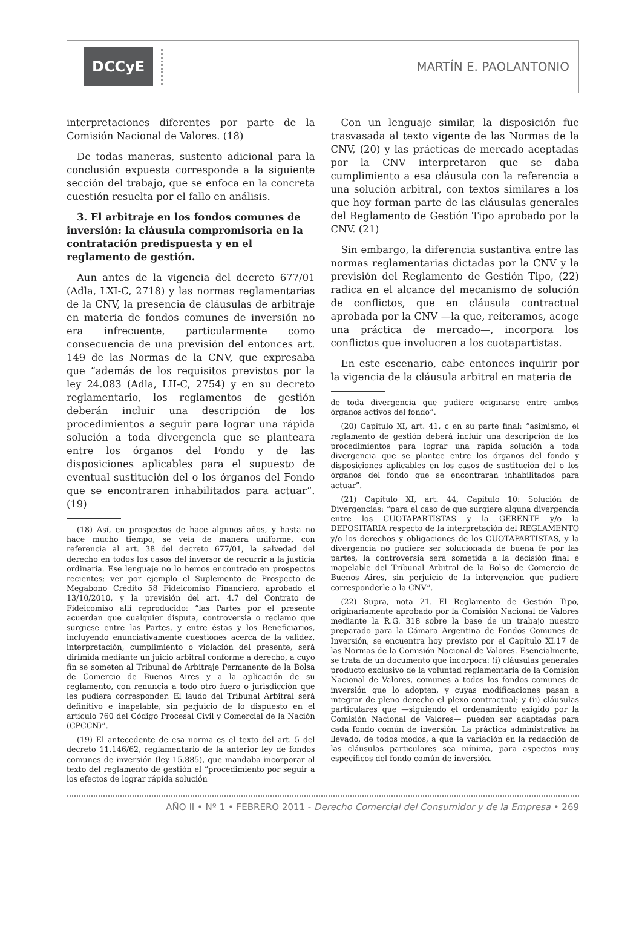DCCyE
MARTÍN E. PAOLANTONIO
interpretaciones diferentes por parte de la Comisión Nacional de Valores. (18)
De todas maneras, sustento adicional para la conclusión expuesta corresponde a la siguiente sección del trabajo, que se enfoca en la concreta cuestión resuelta por el fallo en análisis.
3. El arbitraje en los fondos comunes de inversión: la cláusula compromisoria en la contratación predispuesta y en el reglamento de gestión.
Aun antes de la vigencia del decreto 677/01 (Adla, LXI-C, 2718) y las normas reglamentarias de la CNV, la presencia de cláusulas de arbitraje en materia de fondos comunes de inversión no era infrecuente, particularmente como consecuencia de una previsión del entonces art. 149 de las Normas de la CNV, que expresaba que “además de los requisitos previstos por la ley 24.083 (Adla, LII-C, 2754) y en su decreto reglamentario, los reglamentos de gestión deberán incluir una descripción de los procedimientos a seguir para lograr una rápida solución a toda divergencia que se planteara entre los órganos del Fondo y de las disposiciones aplicables para el supuesto de eventual sustitución del o los órganos del Fondo que se encontraren inhabilitados para actuar”. (19)
(18) Así, en prospectos de hace algunos años, y hasta no hace mucho tiempo, se veía de manera uniforme, con referencia al art. 38 del decreto 677/01, la salvedad del derecho en todos los casos del inversor de recurrir a la justicia ordinaria. Ese lenguaje no lo hemos encontrado en prospectos recientes; ver por ejemplo el Suplemento de Prospecto de Megabono Crédito 58 Fideicomiso Financiero, aprobado el 13/10/2010, y la previsión del art. 4.7 del Contrato de Fideicomiso allí reproducido: “las Partes por el presente acuerdan que cualquier disputa, controversia o reclamo que surgiese entre las Partes, y entre éstas y los Beneficiarios, incluyendo enunciativamente cuestiones acerca de la validez, interpretación, cumplimiento o violación del presente, será dirimida mediante un juicio arbitral conforme a derecho, a cuyo fin se someten al Tribunal de Arbitraje Permanente de la Bolsa de Comercio de Buenos Aires y a la aplicación de su reglamento, con renuncia a todo otro fuero o jurisdicción que les pudiera corresponder. El laudo del Tribunal Arbitral será definitivo e inapelable, sin perjuicio de lo dispuesto en el artículo 760 del Código Procesal Civil y Comercial de la Nación (CPCCN)”.
(19) El antecedente de esa norma es el texto del art. 5 del decreto 11.146/62, reglamentario de la anterior ley de fondos comunes de inversión (ley 15.885), que mandaba incorporar al texto del reglamento de gestión el “procedimiento por seguir a los efectos de lograr rápida solución
Con un lenguaje similar, la disposición fue trasvasada al texto vigente de las Normas de la CNV, (20) y las prácticas de mercado aceptadas por la CNV interpretaron que se daba cumplimiento a esa cláusula con la referencia a una solución arbitral, con textos similares a los que hoy forman parte de las cláusulas generales del Reglamento de Gestión Tipo aprobado por la CNV. (21)
Sin embargo, la diferencia sustantiva entre las normas reglamentarias dictadas por la CNV y la previsión del Reglamento de Gestión Tipo, (22) radica en el alcance del mecanismo de solución de conflictos, que en cláusula contractual aprobada por la CNV —la que, reiteramos, acoge una práctica de mercado—, incorpora los conflictos que involucren a los cuotapartistas.
En este escenario, cabe entonces inquirir por la vigencia de la cláusula arbitral en materia de
de toda divergencia que pudiere originarse entre ambos órganos activos del fondo”.
(20) Capítulo XI, art. 41, c en su parte final: “asimismo, el reglamento de gestión deberá incluir una descripción de los procedimientos para lograr una rápida solución a toda divergencia que se plantee entre los órganos del fondo y disposiciones aplicables en los casos de sustitución del o los órganos del fondo que se encontraran inhabilitados para actuar”.
(21) Capítulo XI, art. 44, Capítulo 10: Solución de Divergencias: “para el caso de que surgiere alguna divergencia entre los CUOTAPARTISTAS y la GERENTE y/o la DEPOSITARIA respecto de la interpretación del REGLAMENTO y/o los derechos y obligaciones de los CUOTAPARTISTAS, y la divergencia no pudiere ser solucionada de buena fe por las partes, la controversia será sometida a la decisión final e inapelable del Tribunal Arbitral de la Bolsa de Comercio de Buenos Aires, sin perjuicio de la intervención que pudiere corresponderle a la CNV”.
(22) Supra, nota 21. El Reglamento de Gestión Tipo, originariamente aprobado por la Comisión Nacional de Valores mediante la R.G. 318 sobre la base de un trabajo nuestro preparado para la Cámara Argentina de Fondos Comunes de Inversión, se encuentra hoy previsto por el Capítulo XI.17 de las Normas de la Comisión Nacional de Valores. Esencialmente, se trata de un documento que incorpora: (i) cláusulas generales producto exclusivo de la voluntad reglamentaria de la Comisión Nacional de Valores, comunes a todos los fondos comunes de inversión que lo adopten, y cuyas modificaciones pasan a integrar de pleno derecho el plexo contractual; y (ii) cláusulas particulares que —siguiendo el ordenamiento exigido por la Comisión Nacional de Valores— pueden ser adaptadas para cada fondo común de inversión. La práctica administrativa ha llevado, de todos modos, a que la variación en la redacción de las cláusulas particulares sea mínima, para aspectos muy específicos del fondo común de inversión.
AÑO II • Nº 1 • FEBRERO 2011 - Derecho Comercial del Consumidor y de la Empresa • 269